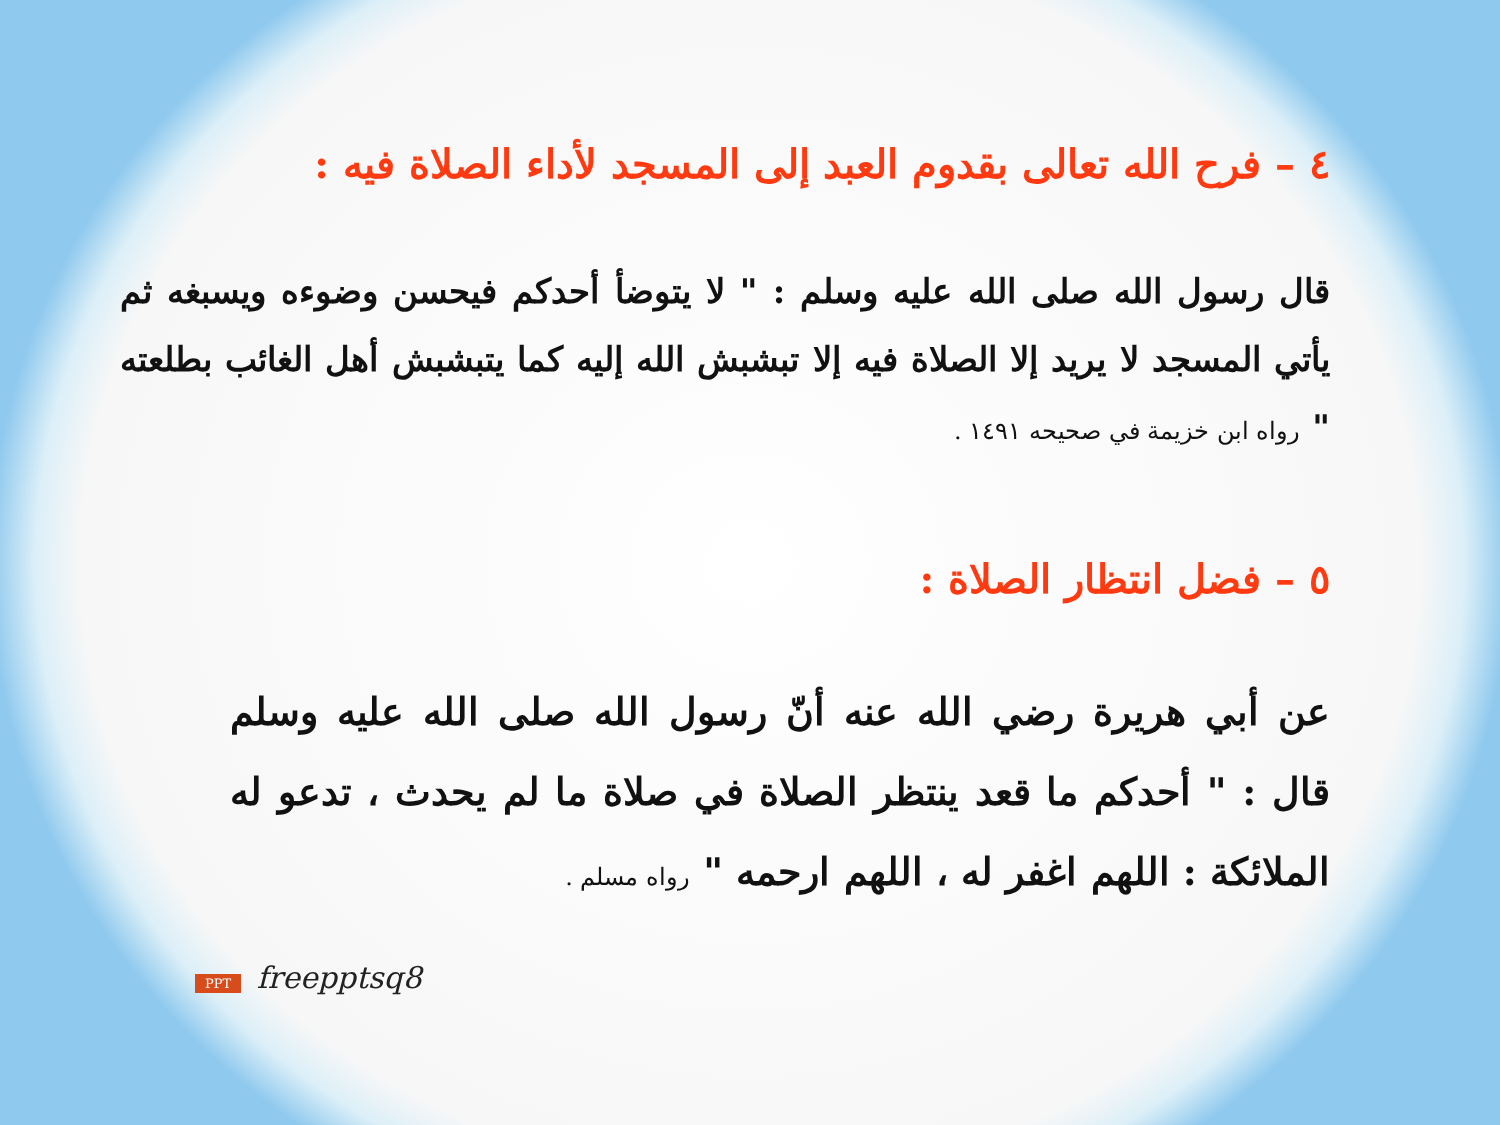٤ – فرح الله تعالى بقدوم العبد إلى المسجد لأداء الصلاة فيه :
قال رسول الله صلى الله عليه وسلم : " لا يتوضأ أحدكم فيحسن وضوءه ويسبغه ثم يأتي المسجد لا يريد إلا الصلاة فيه إلا تبشبش الله إليه كما يتبشبش أهل الغائب بطلعته " رواه ابن خزيمة في صحيحه ١٤٩١ .
٥ – فضل انتظار الصلاة :
عن أبي هريرة رضي الله عنه أنّ رسول الله صلى الله عليه وسلم قال : " أحدكم ما قعد ينتظر الصلاة في صلاة ما لم يحدث ، تدعو له الملائكة : اللهم اغفر له ، اللهم ارحمه " رواه مسلم .
PPT freepptsq8